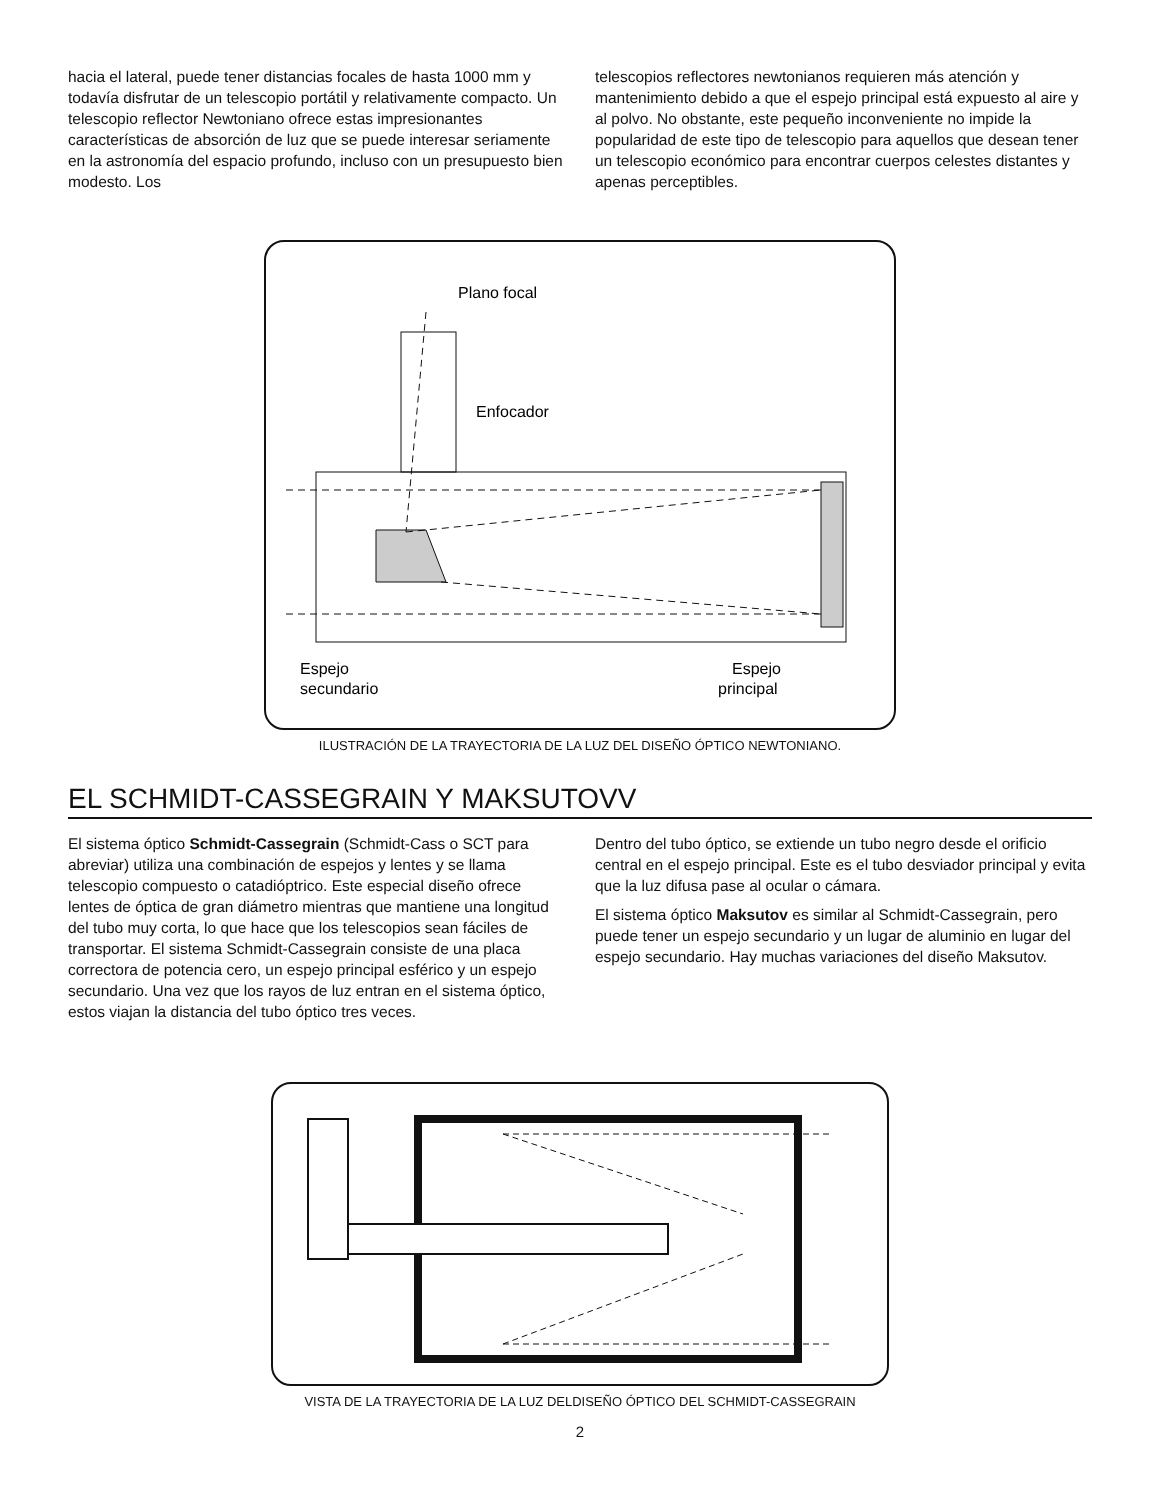hacia el lateral, puede tener distancias focales de hasta 1000 mm y todavía disfrutar de un telescopio portátil y relativamente compacto. Un telescopio reflector Newtoniano ofrece estas impresionantes características de absorción de luz que se puede interesar seriamente en la astronomía del espacio profundo, incluso con un presupuesto bien modesto. Los
telescopios reflectores newtonianos requieren más atención y mantenimiento debido a que el espejo principal está expuesto al aire y al polvo. No obstante, este pequeño inconveniente no impide la popularidad de este tipo de telescopio para aquellos que desean tener un telescopio económico para encontrar cuerpos celestes distantes y apenas perceptibles.
Plano focal
Enfocador
Espejo
secundario
Espejo
principal
ILUSTRACIÓN DE LA TRAYECTORIA DE LA LUZ DEL DISEÑO ÓPTICO NEWTONIANO.
EL SCHMIDT-CASSEGRAIN Y MAKSUTOVV
El sistema óptico Schmidt-Cassegrain (Schmidt-Cass o SCT para abreviar) utiliza una combinación de espejos y lentes y se llama telescopio compuesto o catadióptrico. Este especial diseño ofrece lentes de óptica de gran diámetro mientras que mantiene una longitud del tubo muy corta, lo que hace que los telescopios sean fáciles de transportar. El sistema Schmidt-Cassegrain consiste de una placa correctora de potencia cero, un espejo principal esférico y un espejo secundario. Una vez que los rayos de luz entran en el sistema óptico, estos viajan la distancia del tubo óptico tres veces.
Dentro del tubo óptico, se extiende un tubo negro desde el orificio central en el espejo principal. Este es el tubo desviador principal y evita que la luz difusa pase al ocular o cámara.
El sistema óptico Maksutov es similar al Schmidt-Cassegrain, pero puede tener un espejo secundario y un lugar de aluminio en lugar del espejo secundario. Hay muchas variaciones del diseño Maksutov.
VISTA DE LA TRAYECTORIA DE LA LUZ DELDISEÑO ÓPTICO DEL SCHMIDT-CASSEGRAIN
2